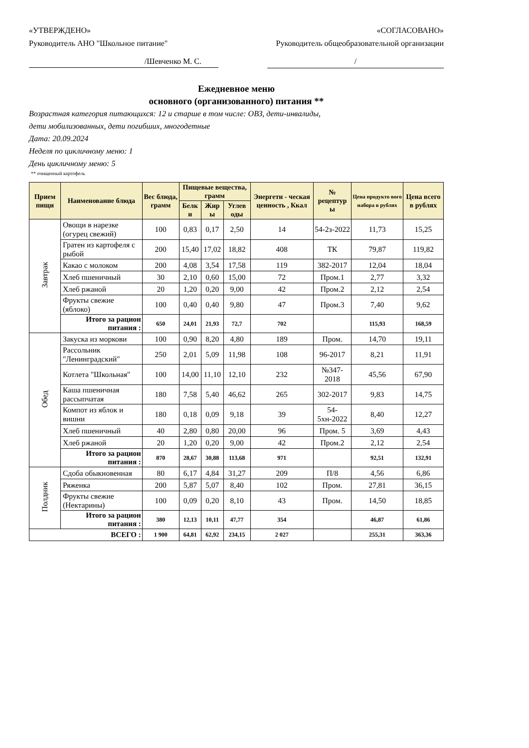«УТВЕРЖДЕНО»
Руководитель АНО "Школьное питание"
«СОГЛАСОВАНО»
Руководитель общеобразовательной организации
/Шевченко М. С. /
Ежедневное меню
основного (организованного) питания **
Возрастная категория питающихся: 12 и старше в том числе: ОВЗ, дети-инвалиды,
дети мобилизованных, дети погибших, многодетные
Дата: 20.09.2024
Неделя по цикличному меню: 1
День цикличному меню: 5
** очищенный картофель
| Прием пищи | Наименование блюда | Вес блюда, грамм | Пищевые вещества, грамм | | | Энергети - ческая ценность , Ккал | № рецептур ы | Цена продукто вого набора в рублях | Цена всего в рублях |
| --- | --- | --- | --- | --- | --- | --- | --- | --- | --- |
| | | | Белк и | Жир ы | Углев оды | | | | |
| Завтрак | Овощи в нарезке (огурец свежий) | 100 | 0,83 | 0,17 | 2,50 | 14 | 54-2з-2022 | 11,73 | 15,25 |
| | Гратен из картофеля с рыбой | 200 | 15,40 | 17,02 | 18,82 | 408 | ТК | 79,87 | 119,82 |
| | Какао с молоком | 200 | 4,08 | 3,54 | 17,58 | 119 | 382-2017 | 12,04 | 18,04 |
| | Хлеб пшеничный | 30 | 2,10 | 0,60 | 15,00 | 72 | Пром.1 | 2,77 | 3,32 |
| | Хлеб ржаной | 20 | 1,20 | 0,20 | 9,00 | 42 | Пром.2 | 2,12 | 2,54 |
| | Фрукты свежие (яблоко) | 100 | 0,40 | 0,40 | 9,80 | 47 | Пром.3 | 7,40 | 9,62 |
| | Итого за рацион питания : | 650 | 24,01 | 21,93 | 72,7 | 702 | | 115,93 | 168,59 |
| Обед | Закуска из моркови | 100 | 0,90 | 8,20 | 4,80 | 189 | Пром. | 14,70 | 19,11 |
| | Рассольник "Ленинградский" | 250 | 2,01 | 5,09 | 11,98 | 108 | 96-2017 | 8,21 | 11,91 |
| | Котлета "Школьная" | 100 | 14,00 | 11,10 | 12,10 | 232 | №347-2018 | 45,56 | 67,90 |
| | Каша пшеничная рассыпчатая | 180 | 7,58 | 5,40 | 46,62 | 265 | 302-2017 | 9,83 | 14,75 |
| | Компот из яблок и вишни | 180 | 0,18 | 0,09 | 9,18 | 39 | 54-5хн-2022 | 8,40 | 12,27 |
| | Хлеб пшеничный | 40 | 2,80 | 0,80 | 20,00 | 96 | Пром. 5 | 3,69 | 4,43 |
| | Хлеб ржаной | 20 | 1,20 | 0,20 | 9,00 | 42 | Пром.2 | 2,12 | 2,54 |
| | Итого за рацион питания : | 870 | 28,67 | 30,88 | 113,68 | 971 | | 92,51 | 132,91 |
| Полдник | Сдоба обыкновенная | 80 | 6,17 | 4,84 | 31,27 | 209 | П/8 | 4,56 | 6,86 |
| | Ряженка | 200 | 5,87 | 5,07 | 8,40 | 102 | Пром. | 27,81 | 36,15 |
| | Фрукты свежие (Нектарины) | 100 | 0,09 | 0,20 | 8,10 | 43 | Пром. | 14,50 | 18,85 |
| | Итого за рацион питания : | 380 | 12,13 | 10,11 | 47,77 | 354 | | 46,87 | 61,86 |
| ВСЕГО : | | 1 900 | 64,81 | 62,92 | 234,15 | 2 027 | | 255,31 | 363,36 |